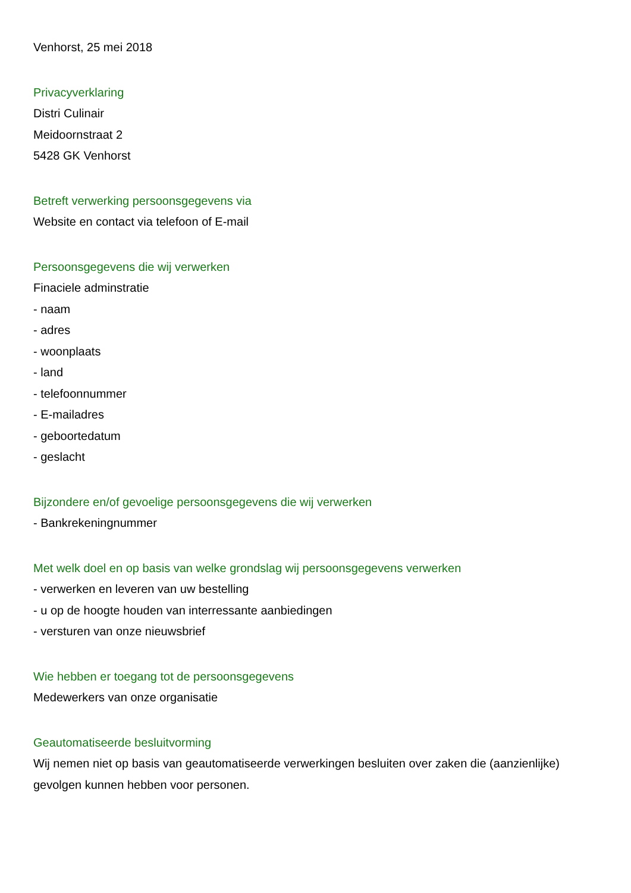Venhorst, 25 mei 2018
Privacyverklaring
Distri Culinair
Meidoornstraat 2
5428 GK Venhorst
Betreft verwerking persoonsgegevens via
Website en contact via telefoon of E-mail
Persoonsgegevens die wij verwerken
Finaciele adminstratie
- naam
- adres
- woonplaats
- land
- telefoonnummer
- E-mailadres
- geboortedatum
- geslacht
Bijzondere en/of gevoelige persoonsgegevens die wij verwerken
- Bankrekeningnummer
Met welk doel en op basis van welke grondslag wij persoonsgegevens verwerken
- verwerken en leveren van uw bestelling
- u op de hoogte houden van interressante aanbiedingen
- versturen van onze nieuwsbrief
Wie hebben er toegang tot de persoonsgegevens
Medewerkers van onze organisatie
Geautomatiseerde besluitvorming
Wij nemen niet op basis van geautomatiseerde verwerkingen besluiten over zaken die (aanzienlijke) gevolgen kunnen hebben voor personen.